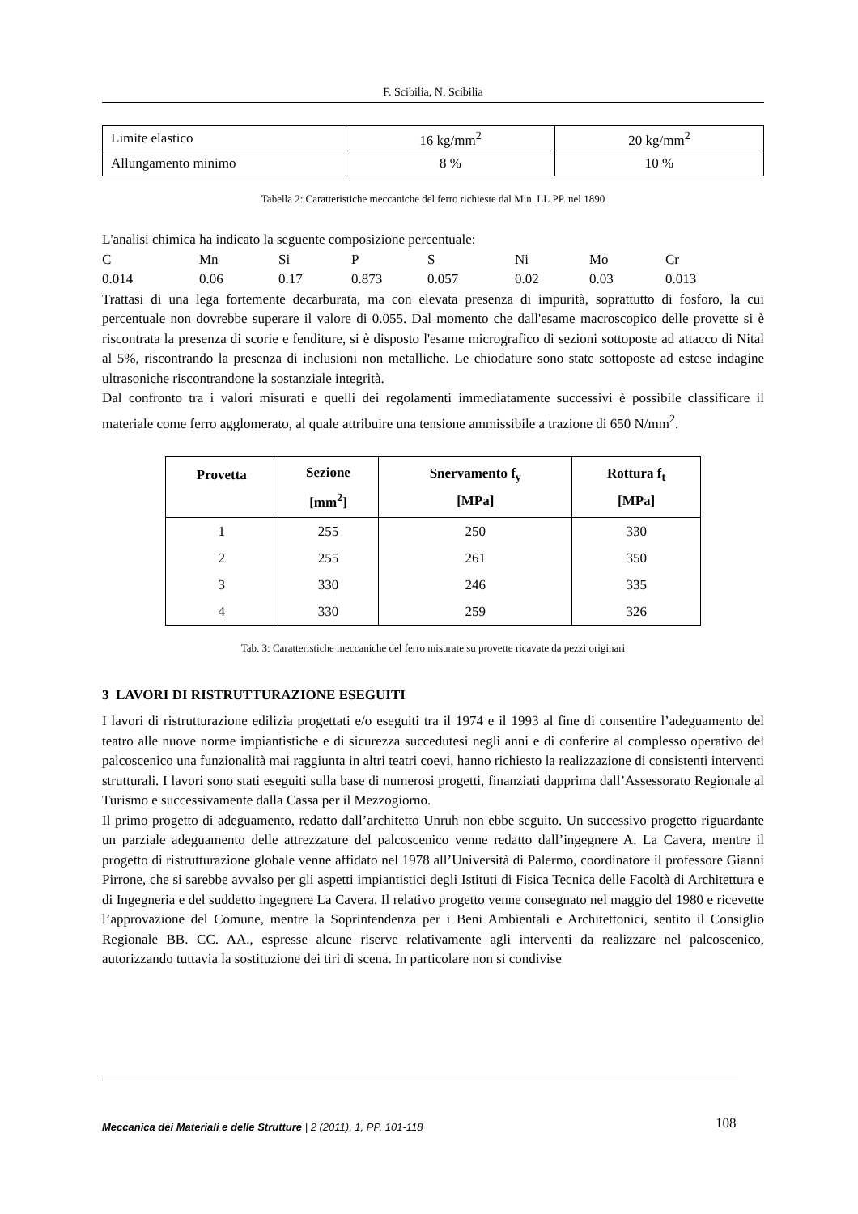F. Scibilia, N. Scibilia
| Limite elastico | 16 kg/mm<sup>2</sup> | 20 kg/mm<sup>2</sup> |
| Allungamento minimo | 8 % | 10 % |
Tabella 2: Caratteristiche meccaniche del ferro richieste dal Min. LL.PP. nel 1890
L'analisi chimica ha indicato la seguente composizione percentuale:
C Mn Si P S Ni Mo Cr 0.014 0.06 0.17 0.873 0.057 0.02 0.03 0.013
Trattasi di una lega fortemente decarburata, ma con elevata presenza di impurità, soprattutto di fosforo, la cui percentuale non dovrebbe superare il valore di 0.055. Dal momento che dall'esame macroscopico delle provette si è riscontrata la presenza di scorie e fenditure, si è disposto l'esame micrografico di sezioni sottoposte ad attacco di Nital al 5%, riscontrando la presenza di inclusioni non metalliche. Le chiodature sono state sottoposte ad estese indagine ultrasoniche riscontrandone la sostanziale integrità.
Dal confronto tra i valori misurati e quelli dei regolamenti immediatamente successivi è possibile classificare il materiale come ferro agglomerato, al quale attribuire una tensione ammissibile a trazione di 650 N/mm<sup>2</sup>.
| Provetta | Sezione [mm<sup>2</sup>] | Snervamento f<sub>y</sub> [MPa] | Rottura f<sub>t</sub> [MPa] |
| --- | --- | --- | --- |
| 1 | 255 | 250 | 330 |
| 2 | 255 | 261 | 350 |
| 3 | 330 | 246 | 335 |
| 4 | 330 | 259 | 326 |
Tab. 3: Caratteristiche meccaniche del ferro misurate su provette ricavate da pezzi originari
3 LAVORI DI RISTRUTTURAZIONE ESEGUITI
I lavori di ristrutturazione edilizia progettati e/o eseguiti tra il 1974 e il 1993 al fine di consentire l’adeguamento del teatro alle nuove norme impiantistiche e di sicurezza succedutesi negli anni e di conferire al complesso operativo del palcoscenico una funzionalità mai raggiunta in altri teatri coevi, hanno richiesto la realizzazione di consistenti interventi strutturali. I lavori sono stati eseguiti sulla base di numerosi progetti, finanziati dapprima dall’Assessorato Regionale al Turismo e successivamente dalla Cassa per il Mezzogiorno.
Il primo progetto di adeguamento, redatto dall’architetto Unruh non ebbe seguito. Un successivo progetto riguardante un parziale adeguamento delle attrezzature del palcoscenico venne redatto dall’ingegnere A. La Cavera, mentre il progetto di ristrutturazione globale venne affidato nel 1978 all’Università di Palermo, coordinatore il professore Gianni Pirrone, che si sarebbe avvalso per gli aspetti impiantistici degli Istituti di Fisica Tecnica delle Facoltà di Architettura e di Ingegneria e del suddetto ingegnere La Cavera. Il relativo progetto venne consegnato nel maggio del 1980 e ricevette l’approvazione del Comune, mentre la Soprintendenza per i Beni Ambientali e Architettonici, sentito il Consiglio Regionale BB. CC. AA., espresse alcune riserve relativamente agli interventi da realizzare nel palcoscenico, autorizzando tuttavia la sostituzione dei tiri di scena. In particolare non si condivise
Meccanica dei Materiali e delle Strutture | 2 (2011), 1, PP. 101-118
108